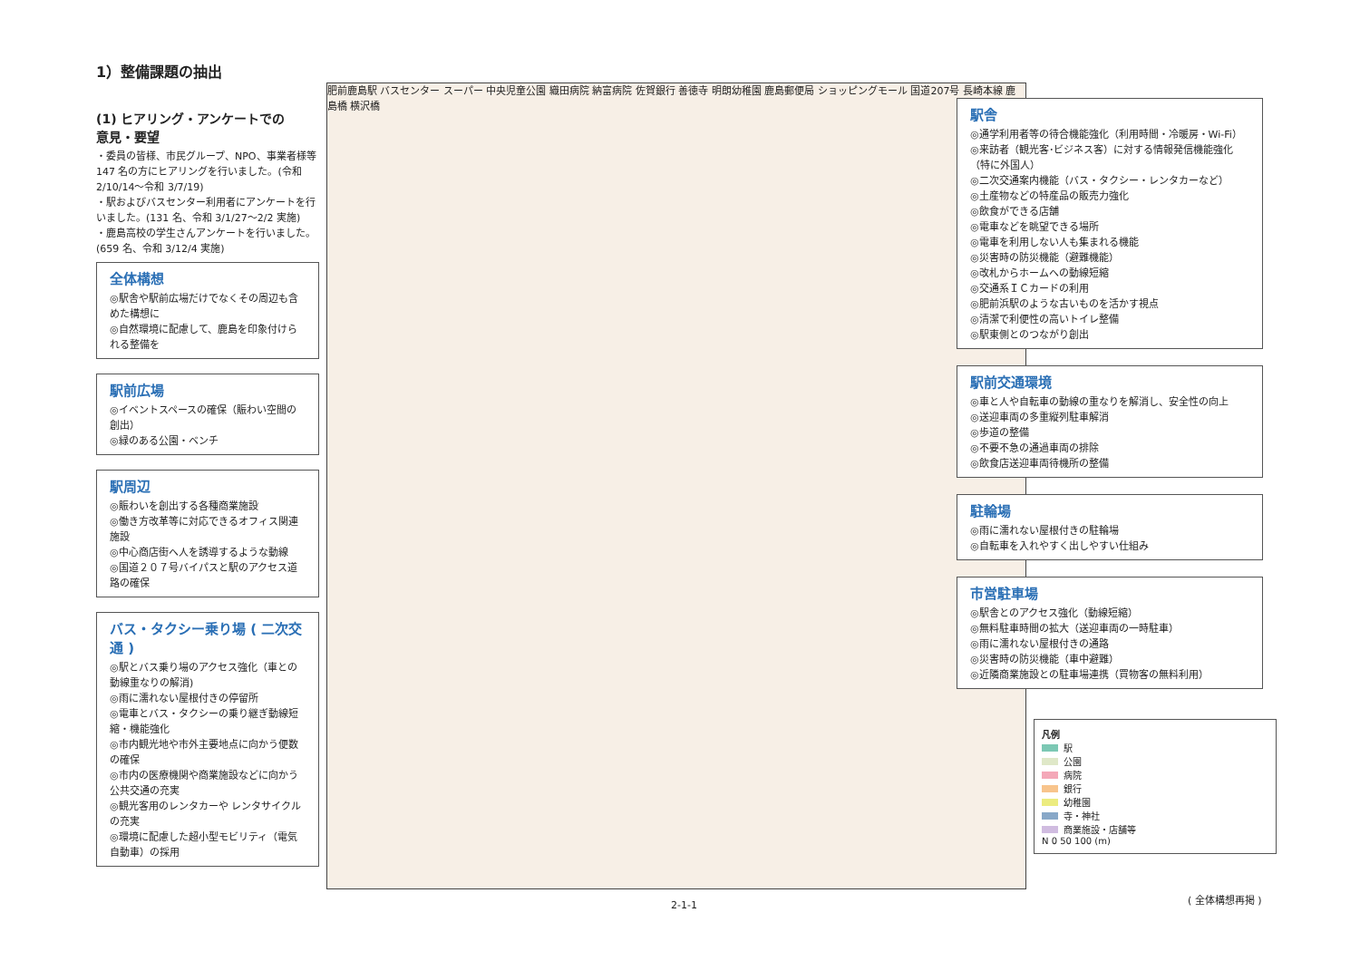1）整備課題の抽出
(1) ヒアリング・アンケートでの
意見・要望
・委員の皆様、市民グループ、NPO、事業者様等 147 名の方にヒアリングを行いました。(令和 2/10/14〜令和 3/7/19)
・駅およびバスセンター利用者にアンケートを行いました。(131 名、令和 3/1/27〜2/2 実施)
・鹿島高校の学生さんアンケートを行いました。(659 名、令和 3/12/4 実施)
全体構想
◎駅舎や駅前広場だけでなくその周辺も含めた構想に
◎自然環境に配慮して、鹿島を印象付けられる整備を
駅前広場
◎イベントスペースの確保（賑わい空間の創出）
◎緑のある公園・ベンチ
駅周辺
◎賑わいを創出する各種商業施設
◎働き方改革等に対応できるオフィス関連施設
◎中心商店街へ人を誘導するような動線
◎国道２０７号バイパスと駅のアクセス道路の確保
バス・タクシー乗り場 ( 二次交通 )
◎駅とバス乗り場のアクセス強化（車との動線重なりの解消)
◎雨に濡れない屋根付きの停留所
◎電車とバス・タクシーの乗り継ぎ動線短縮・機能強化
◎市内観光地や市外主要地点に向かう便数の確保
◎市内の医療機関や商業施設などに向かう公共交通の充実
◎観光客用のレンタカーや レンタサイクルの充実
◎環境に配慮した超小型モビリティ（電気自動車）の採用
肥前鹿島駅 バスセンター スーパー 中央児童公園 織田病院 納富病院 佐賀銀行 善徳寺 明朗幼稚園 鹿島郵便局 ショッピングモール 国道207号 長崎本線 鹿島橋 横沢橋
駅舎
◎通学利用者等の待合機能強化（利用時間・冷暖房・Wi-Fi）
◎来訪者（観光客･ビジネス客）に対する情報発信機能強化（特に外国人）
◎二次交通案内機能（バス・タクシー・レンタカーなど）
◎土産物などの特産品の販売力強化
◎飲食ができる店舗
◎電車などを眺望できる場所
◎電車を利用しない人も集まれる機能
◎災害時の防災機能（避難機能）
◎改札からホームへの動線短縮
◎交通系ＩＣカードの利用
◎肥前浜駅のような古いものを活かす視点
◎清潔で利便性の高いトイレ整備
◎駅東側とのつながり創出
駅前交通環境
◎車と人や自転車の動線の重なりを解消し、安全性の向上
◎送迎車両の多重縦列駐車解消
◎歩道の整備
◎不要不急の通過車両の排除
◎飲食店送迎車両待機所の整備
駐輪場
◎雨に濡れない屋根付きの駐輪場
◎自転車を入れやすく出しやすい仕組み
市営駐車場
◎駅舎とのアクセス強化（動線短縮）
◎無料駐車時間の拡大（送迎車両の一時駐車）
◎雨に濡れない屋根付きの通路
◎災害時の防災機能（車中避難）
◎近隣商業施設との駐車場連携（買物客の無料利用）
凡例
駅
公園
病院
銀行
幼稚園
寺・神社
商業施設・店舗等
N 0 50 100 (m)
( 全体構想再掲 )
2-1-1